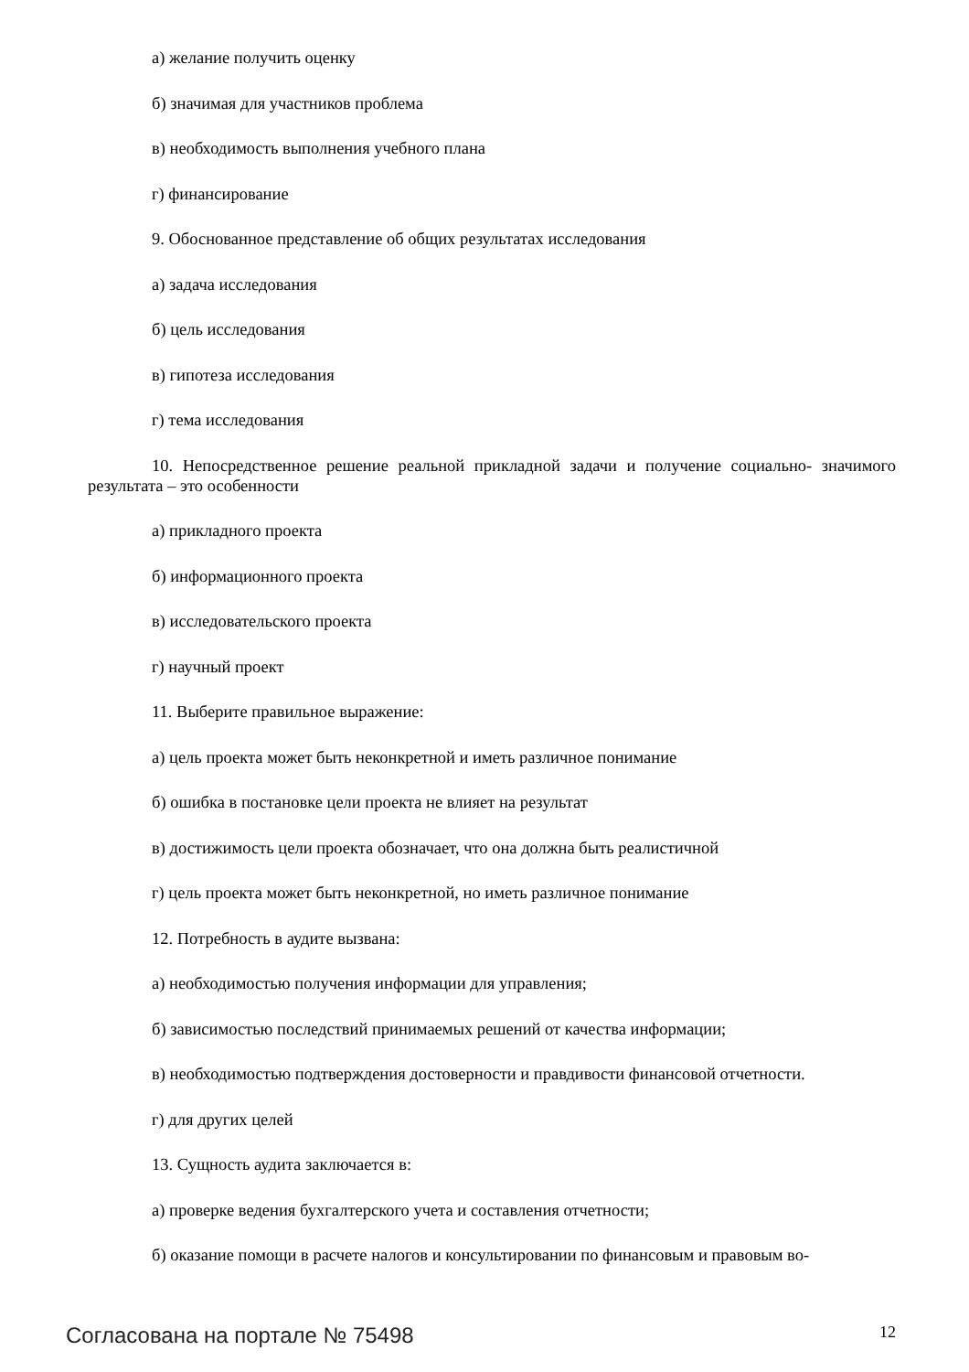а) желание получить оценку
б) значимая для участников проблема
в) необходимость выполнения учебного плана
г) финансирование
9. Обоснованное представление об общих результатах исследования
а) задача исследования
б) цель исследования
в) гипотеза исследования
г) тема исследования
10. Непосредственное решение реальной прикладной задачи и получение социально- значимого результата – это особенности
а) прикладного проекта
б) информационного проекта
в) исследовательского проекта
г) научный проект
11. Выберите правильное выражение:
а) цель проекта может быть неконкретной и иметь различное понимание
б) ошибка в постановке цели проекта не влияет на результат
в) достижимость цели проекта обозначает, что она должна быть реалистичной
г) цель проекта может быть неконкретной, но иметь различное понимание
12. Потребность в аудите вызвана:
а) необходимостью получения информации для управления;
б) зависимостью последствий принимаемых решений от качества информации;
в) необходимостью подтверждения достоверности и правдивости финансовой отчетности.
г) для других целей
13. Сущность аудита заключается в:
а) проверке ведения бухгалтерского учета и составления отчетности;
б) оказание помощи в расчете налогов и консультировании по финансовым и правовым во-
Согласована на портале № 75498 12